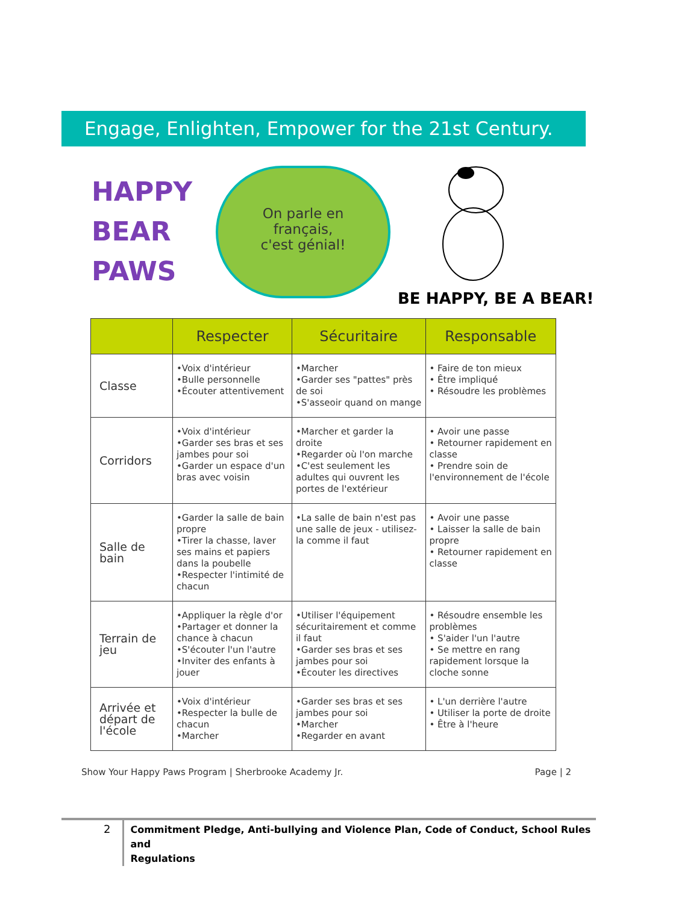Engage, Enlighten, Empower for the 21st Century.
HAPPY
BEAR
PAWS
On parle en
français,
c'est génial!
BE HAPPY, BE A BEAR!
| | Respecter | Sécuritaire | Responsable |
| --- | --- | --- | --- |
| Classe | •Voix d'intérieur •Bulle personnelle •Écouter attentivement | •Marcher •Garder ses "pattes" près de soi •S'asseoir quand on mange | • Faire de ton mieux • Être impliqué • Résoudre les problèmes |
| Corridors | •Voix d'intérieur •Garder ses bras et ses jambes pour soi •Garder un espace d'un bras avec voisin | •Marcher et garder la droite •Regarder où l'on marche •C'est seulement les adultes qui ouvrent les portes de l'extérieur | • Avoir une passe • Retourner rapidement en classe • Prendre soin de l'environnement de l'école |
| Salle de bain | •Garder la salle de bain propre •Tirer la chasse, laver ses mains et papiers dans la poubelle •Respecter l'intimité de chacun | •La salle de bain n'est pas une salle de jeux - utilisez-la comme il faut | • Avoir une passe • Laisser la salle de bain propre • Retourner rapidement en classe |
| Terrain de jeu | •Appliquer la règle d'or •Partager et donner la chance à chacun •S'écouter l'un l'autre •Inviter des enfants à jouer | •Utiliser l'équipement sécuritairement et comme il faut •Garder ses bras et ses jambes pour soi •Écouter les directives | • Résoudre ensemble les problèmes • S'aider l'un l'autre • Se mettre en rang rapidement lorsque la cloche sonne |
| Arrivée et départ de l'école | •Voix d'intérieur •Respecter la bulle de chacun •Marcher | •Garder ses bras et ses jambes pour soi •Marcher •Regarder en avant | • L'un derrière l'autre • Utiliser la porte de droite • Être à l'heure |
Show Your Happy Paws Program | Sherbrooke Academy Jr.
Page | 2
2
Commitment Pledge, Anti-bullying and Violence Plan, Code of Conduct, School Rules and
Regulations